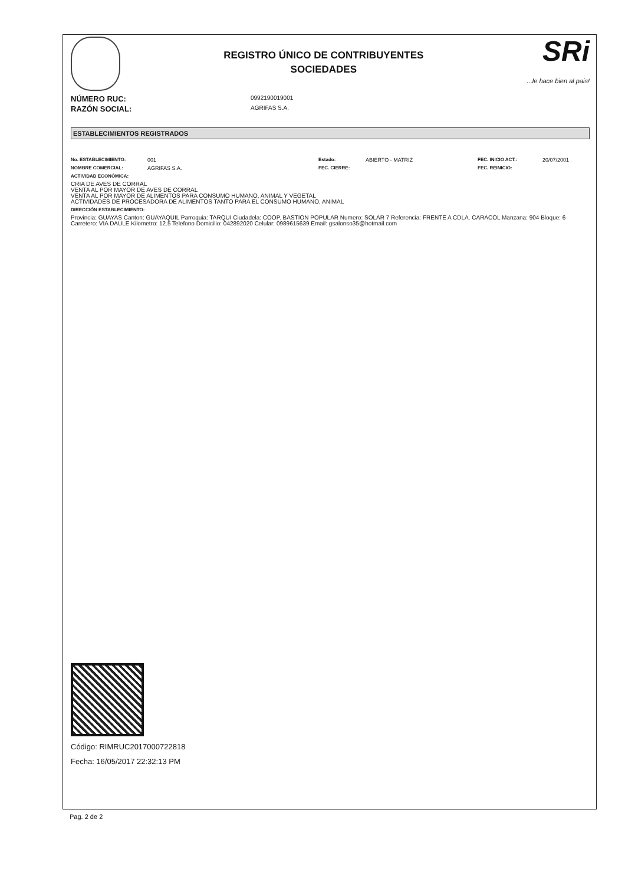REGISTRO ÚNICO DE CONTRIBUYENTES
SOCIEDADES
SRi...le hace bien al pais!
NÚMERO RUC: 0992190019001
RAZÓN SOCIAL: AGRIFAS S.A.
ESTABLECIMIENTOS REGISTRADOS
No. ESTABLECIMIENTO: 001 Estado: ABIERTO - MATRIZ FEC. INICIO ACT.: 20/07/2001
NOMBRE COMERCIAL: AGRIFAS S.A. FEC. CIERRE: FEC. REINICIO:
ACTIVIDAD ECONÓMICA:
CRIA DE AVES DE CORRAL
VENTA AL POR MAYOR DE AVES DE CORRAL
VENTA AL POR MAYOR DE ALIMENTOS PARA CONSUMO HUMANO, ANIMAL Y VEGETAL
ACTIVIDADES DE PROCESADORA DE ALIMENTOS TANTO PARA EL CONSUMO HUMANO, ANIMAL
DIRECCIÓN ESTABLECIMIENTO:
Provincia: GUAYAS Canton: GUAYAQUIL Parroquia: TARQUI Ciudadela: COOP. BASTION POPULAR Numero: SOLAR 7 Referencia: FRENTE A CDLA. CARACOL Manzana: 904 Bloque: 6 Carretero: VIA DAULE Kilometro: 12.5 Telefono Domicilio: 042892020 Celular: 0989615639 Email: gsalonso35@hotmail.com
Código: RIMRUC2017000722818
Fecha: 16/05/2017 22:32:13 PM
Pag. 2 de 2